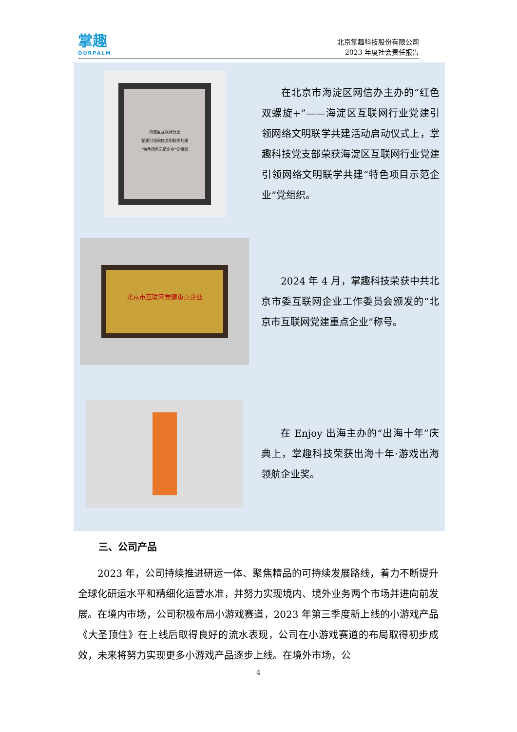掌趣
OURPALM
北京掌趣科技股份有限公司
2023 年度社会责任报告
海淀区互联网行业
党建引领网络文明联学共建
“特色项目示范企业”党组织
在北京市海淀区网信办主办的“红色双螺旋+”——海淀区互联网行业党建引领网络文明联学共建活动启动仪式上，掌趣科技党支部荣获海淀区互联网行业党建引领网络文明联学共建“特色项目示范企业”党组织。
北京市互联网党建重点企业
2024 年 4 月，掌趣科技荣获中共北京市委互联网企业工作委员会颁发的“北京市互联网党建重点企业”称号。
在 Enjoy 出海主办的“出海十年”庆典上，掌趣科技荣获出海十年·游戏出海领航企业奖。
三、公司产品
2023 年，公司持续推进研运一体、聚焦精品的可持续发展路线，着力不断提升全球化研运水平和精细化运营水准，并努力实现境内、境外业务两个市场并进向前发展。在境内市场，公司积极布局小游戏赛道，2023 年第三季度新上线的小游戏产品《大圣顶住》在上线后取得良好的流水表现，公司在小游戏赛道的布局取得初步成效，未来将努力实现更多小游戏产品逐步上线。在境外市场，公
4